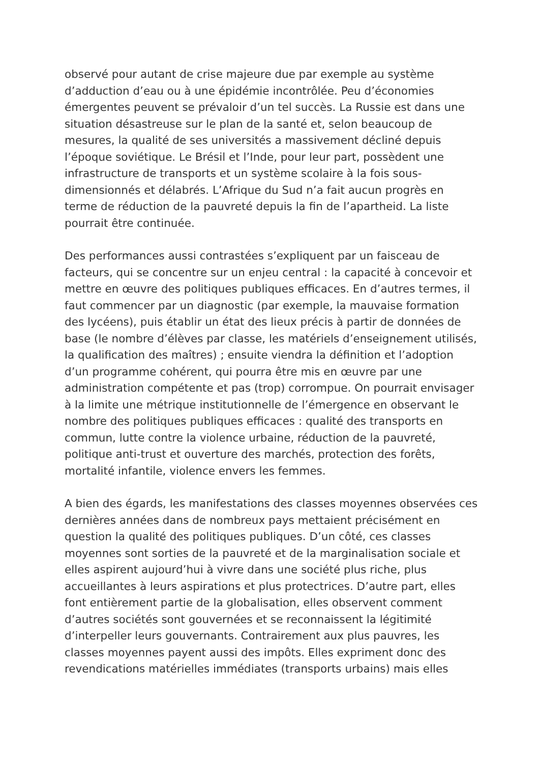observé pour autant de crise majeure due par exemple au système d’adduction d’eau ou à une épidémie incontrôlée. Peu d’économies émergentes peuvent se prévaloir d’un tel succès. La Russie est dans une situation désastreuse sur le plan de la santé et, selon beaucoup de mesures, la qualité de ses universités a massivement décliné depuis l’époque soviétique. Le Brésil et l’Inde, pour leur part, possèdent une infrastructure de transports et un système scolaire à la fois sous-dimensionnés et délabrés. L’Afrique du Sud n’a fait aucun progrès en terme de réduction de la pauvreté depuis la fin de l’apartheid. La liste pourrait être continuée.
Des performances aussi contrastées s’expliquent par un faisceau de facteurs, qui se concentre sur un enjeu central : la capacité à concevoir et mettre en œuvre des politiques publiques efficaces. En d’autres termes, il faut commencer par un diagnostic (par exemple, la mauvaise formation des lycéens), puis établir un état des lieux précis à partir de données de base (le nombre d’élèves par classe, les matériels d’enseignement utilisés, la qualification des maîtres) ; ensuite viendra la définition et l’adoption d’un programme cohérent, qui pourra être mis en œuvre par une administration compétente et pas (trop) corrompue. On pourrait envisager à la limite une métrique institutionnelle de l’émergence en observant le nombre des politiques publiques efficaces : qualité des transports en commun, lutte contre la violence urbaine, réduction de la pauvreté, politique anti-trust et ouverture des marchés, protection des forêts, mortalité infantile, violence envers les femmes.
A bien des égards, les manifestations des classes moyennes observées ces dernières années dans de nombreux pays mettaient précisément en question la qualité des politiques publiques. D’un côté, ces classes moyennes sont sorties de la pauvreté et de la marginalisation sociale et elles aspirent aujourd’hui à vivre dans une société plus riche, plus accueillantes à leurs aspirations et plus protectrices. D’autre part, elles font entièrement partie de la globalisation, elles observent comment d’autres sociétés sont gouvernées et se reconnaissent la légitimité d’interpeller leurs gouvernants. Contrairement aux plus pauvres, les classes moyennes payent aussi des impôts. Elles expriment donc des revendications matérielles immédiates (transports urbains) mais elles